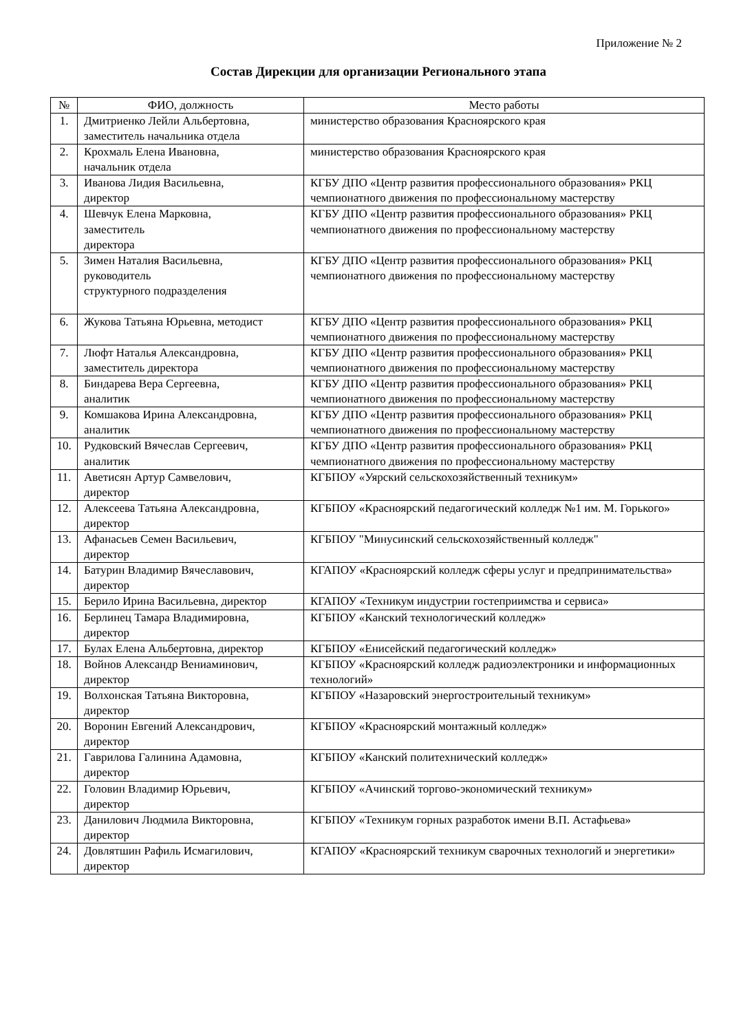Приложение № 2
Состав Дирекции для организации Регионального этапа
| № | ФИО, должность | Место работы |
| --- | --- | --- |
| 1. | Дмитриенко Лейли Альбертовна, заместитель начальника отдела | министерство образования Красноярского края |
| 2. | Крохмаль Елена Ивановна, начальник отдела | министерство образования Красноярского края |
| 3. | Иванова Лидия Васильевна, директор | КГБУ ДПО «Центр развития профессионального образования» РКЦ чемпионатного движения по профессиональному мастерству |
| 4. | Шевчук Елена Марковна, заместитель директора | КГБУ ДПО «Центр развития профессионального образования» РКЦ чемпионатного движения по профессиональному мастерству |
| 5. | Зимен Наталия Васильевна, руководитель структурного подразделения | КГБУ ДПО «Центр развития профессионального образования» РКЦ чемпионатного движения по профессиональному мастерству |
| 6. | Жукова Татьяна Юрьевна, методист | КГБУ ДПО «Центр развития профессионального образования» РКЦ чемпионатного движения по профессиональному мастерству |
| 7. | Люфт Наталья Александровна, заместитель директора | КГБУ ДПО «Центр развития профессионального образования» РКЦ чемпионатного движения по профессиональному мастерству |
| 8. | Биндарева Вера Сергеевна, аналитик | КГБУ ДПО «Центр развития профессионального образования» РКЦ чемпионатного движения по профессиональному мастерству |
| 9. | Комшакова Ирина Александровна, аналитик | КГБУ ДПО «Центр развития профессионального образования» РКЦ чемпионатного движения по профессиональному мастерству |
| 10. | Рудковский Вячеслав Сергеевич, аналитик | КГБУ ДПО «Центр развития профессионального образования» РКЦ чемпионатного движения по профессиональному мастерству |
| 11. | Аветисян Артур Самвелович, директор | КГБПОУ «Уярский сельскохозяйственный техникум» |
| 12. | Алексеева Татьяна Александровна, директор | КГБПОУ «Красноярский педагогический колледж №1 им. М. Горького» |
| 13. | Афанасьев Семен Васильевич, директор | КГБПОУ "Минусинский сельскохозяйственный колледж" |
| 14. | Батурин Владимир Вячеславович, директор | КГАПОУ «Красноярский колледж сферы услуг и предпринимательства» |
| 15. | Берило Ирина Васильевна, директор | КГАПОУ «Техникум индустрии гостеприимства и сервиса» |
| 16. | Берлинец Тамара Владимировна, директор | КГБПОУ «Канский технологический колледж» |
| 17. | Булах Елена Альбертовна, директор | КГБПОУ «Енисейский педагогический колледж» |
| 18. | Войнов Александр Вениаминович, директор | КГБПОУ «Красноярский колледж радиоэлектроники и информационных технологий» |
| 19. | Волхонская Татьяна Викторовна, директор | КГБПОУ «Назаровский энергостроительный техникум» |
| 20. | Воронин Евгений Александрович, директор | КГБПОУ «Красноярский монтажный колледж» |
| 21. | Гаврилова Галинина Адамовна, директор | КГБПОУ «Канский политехнический колледж» |
| 22. | Головин Владимир Юрьевич, директор | КГБПОУ «Ачинский торгово-экономический техникум» |
| 23. | Данилович Людмила Викторовна, директор | КГБПОУ «Техникум горных разработок имени В.П. Астафьева» |
| 24. | Довлятшин Рафиль Исмагилович, директор | КГАПОУ «Красноярский техникум сварочных технологий и энергетики» |